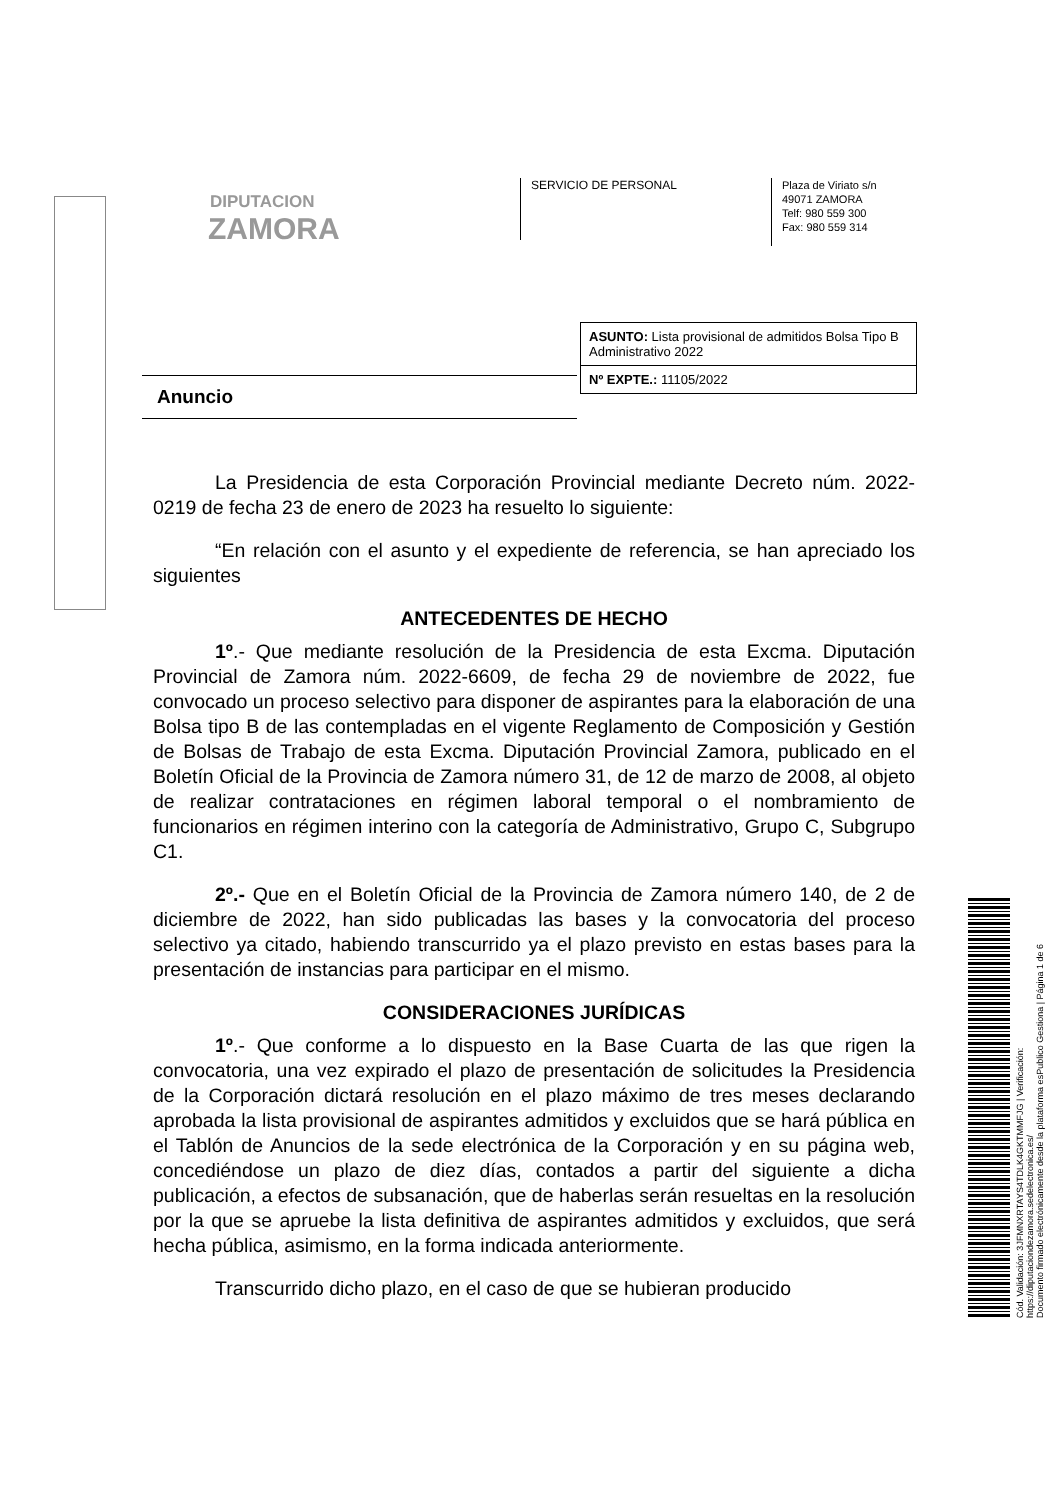DIPUTACION
ZAMORA
SERVICIO DE PERSONAL
Plaza de Viriato s/n
49071 ZAMORA
Telf: 980 559 300
Fax: 980 559 314
ASUNTO: Lista provisional de admitidos Bolsa Tipo B Administrativo 2022
Nº EXPTE.: 11105/2022
Anuncio
La Presidencia de esta Corporación Provincial mediante Decreto núm. 2022-0219 de fecha 23 de enero de 2023 ha resuelto lo siguiente:
“En relación con el asunto y el expediente de referencia, se han apreciado los siguientes
ANTECEDENTES DE HECHO
1º.- Que mediante resolución de la Presidencia de esta Excma. Diputación Provincial de Zamora núm. 2022-6609, de fecha 29 de noviembre de 2022, fue convocado un proceso selectivo para disponer de aspirantes para la elaboración de una Bolsa tipo B de las contempladas en el vigente Reglamento de Composición y Gestión de Bolsas de Trabajo de esta Excma. Diputación Provincial Zamora, publicado en el Boletín Oficial de la Provincia de Zamora número 31, de 12 de marzo de 2008, al objeto de realizar contrataciones en régimen laboral temporal o el nombramiento de funcionarios en régimen interino con la categoría de Administrativo, Grupo C, Subgrupo C1.
2º.- Que en el Boletín Oficial de la Provincia de Zamora número 140, de 2 de diciembre de 2022, han sido publicadas las bases y la convocatoria del proceso selectivo ya citado, habiendo transcurrido ya el plazo previsto en estas bases para la presentación de instancias para participar en el mismo.
CONSIDERACIONES JURÍDICAS
1º.- Que conforme a lo dispuesto en la Base Cuarta de las que rigen la convocatoria, una vez expirado el plazo de presentación de solicitudes la Presidencia de la Corporación dictará resolución en el plazo máximo de tres meses declarando aprobada la lista provisional de aspirantes admitidos y excluidos que se hará pública en el Tablón de Anuncios de la sede electrónica de la Corporación y en su página web, concediéndose un plazo de diez días, contados a partir del siguiente a dicha publicación, a efectos de subsanación, que de haberlas serán resueltas en la resolución por la que se apruebe la lista definitiva de aspirantes admitidos y excluidos, que será hecha pública, asimismo, en la forma indicada anteriormente.
Transcurrido dicho plazo, en el caso de que se hubieran producido
Cód. Validación: 3JFMNXRTAYS4TDLK4GKTMMFJG | Verificación: https://diputaciondezamora.sedelectronica.es/
Documento firmado electrónicamente desde la plataforma esPublico Gestiona | Página 1 de 6